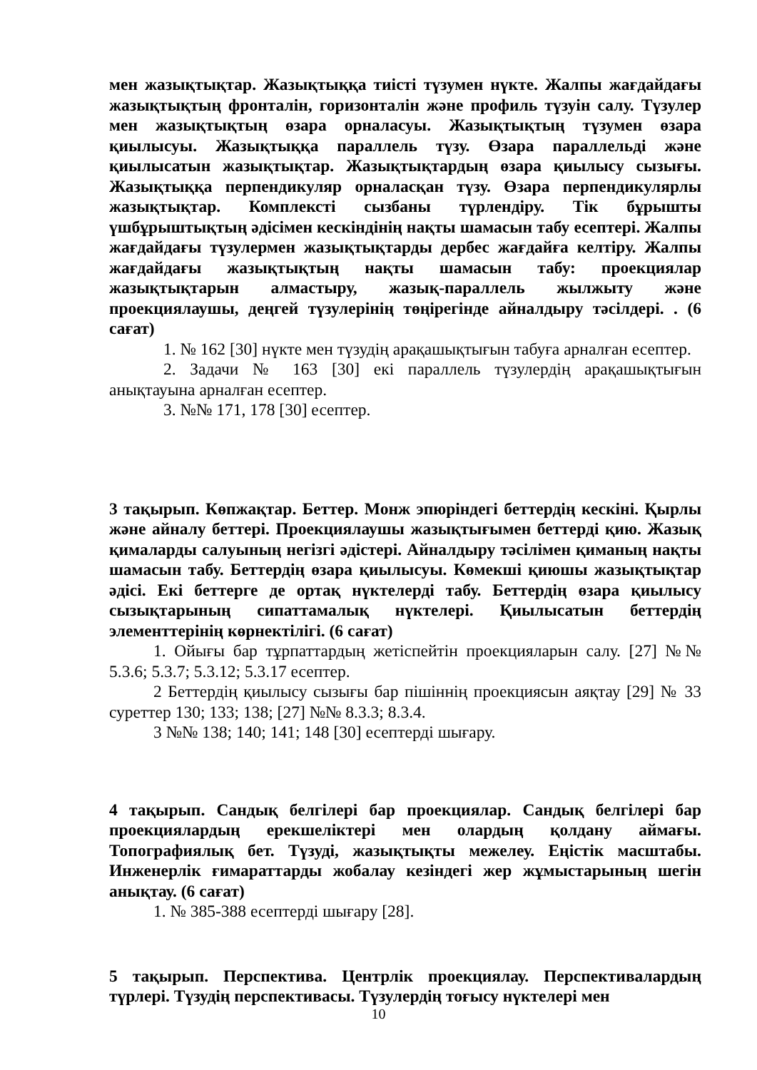мен жазықтықтар. Жазықтыққа тиісті түзумен нүкте. Жалпы жағдайдағы жазықтықтың фронталін, горизонталін және профиль түзуін салу. Түзулер мен жазықтықтың өзара орналасуы. Жазықтықтың түзумен өзара қиылысуы. Жазықтыққа параллель түзу. Өзара параллельді және қиылысатын жазықтықтар. Жазықтықтардың өзара қиылысу сызығы. Жазықтыққа перпендикуляр орналасқан түзу. Өзара перпендикулярлы жазықтықтар. Комплексті сызбаны түрлендіру. Тік бұрышты үшбұрыштықтың әдісімен кескіндінің нақты шамасын табу есептері. Жалпы жағдайдағы түзулермен жазықтықтарды дербес жағдайға келтіру. Жалпы жағдайдағы жазықтықтың нақты шамасын табу: проекциялар жазықтықтарын алмастыру, жазық-параллель жылжыту және проекциялаушы, деңгей түзулерінің төңірегінде айналдыру тәсілдері. . (6 сағат)
1. № 162 [30] нүкте мен түзудің арақашықтығын табуға арналған есептер.
2. Задачи № 163 [30] екі параллель түзулердің арақашықтығын анықтауына арналған есептер.
3. №№ 171, 178 [30] есептер.
3 тақырып. Көпжақтар. Беттер. Монж эпюріндегі беттердің кескіні. Қырлы және айналу беттері. Проекциялаушы жазықтығымен беттерді қию. Жазық қималарды салуының негізгі әдістері. Айналдыру тәсілімен қиманың нақты шамасын табу. Беттердің өзара қиылысуы. Көмекші қиюшы жазықтықтар әдісі. Екі беттерге де ортақ нүктелерді табу. Беттердің өзара қиылысу сызықтарының сипаттамалық нүктелері. Қиылысатын беттердің элементтерінің көрнектілігі. (6 сағат)
1. Ойығы бар тұрпаттардың жетіспейтін проекцияларын салу. [27] №№ 5.3.6; 5.3.7; 5.3.12; 5.3.17 есептер.
2 Беттердің қиылысу сызығы бар пішіннің проекциясын аяқтау [29] № 33 суреттер 130; 133; 138; [27] №№ 8.3.3; 8.3.4.
3 №№ 138; 140; 141; 148 [30] есептерді шығару.
4 тақырып. Сандық белгілері бар проекциялар. Сандық белгілері бар проекциялардың ерекшеліктері мен олардың қолдану аймағы. Топографиялық бет. Түзуді, жазықтықты межелеу. Еңістік масштабы. Инженерлік ғимараттарды жобалау кезіндегі жер жұмыстарының шегін анықтау. (6 сағат)
1. № 385-388 есептерді шығару [28].
5 тақырып. Перспектива. Центрлік проекциялау. Перспективалардың түрлері. Түзудің перспективасы. Түзулердің тоғысу нүктелері мен
10